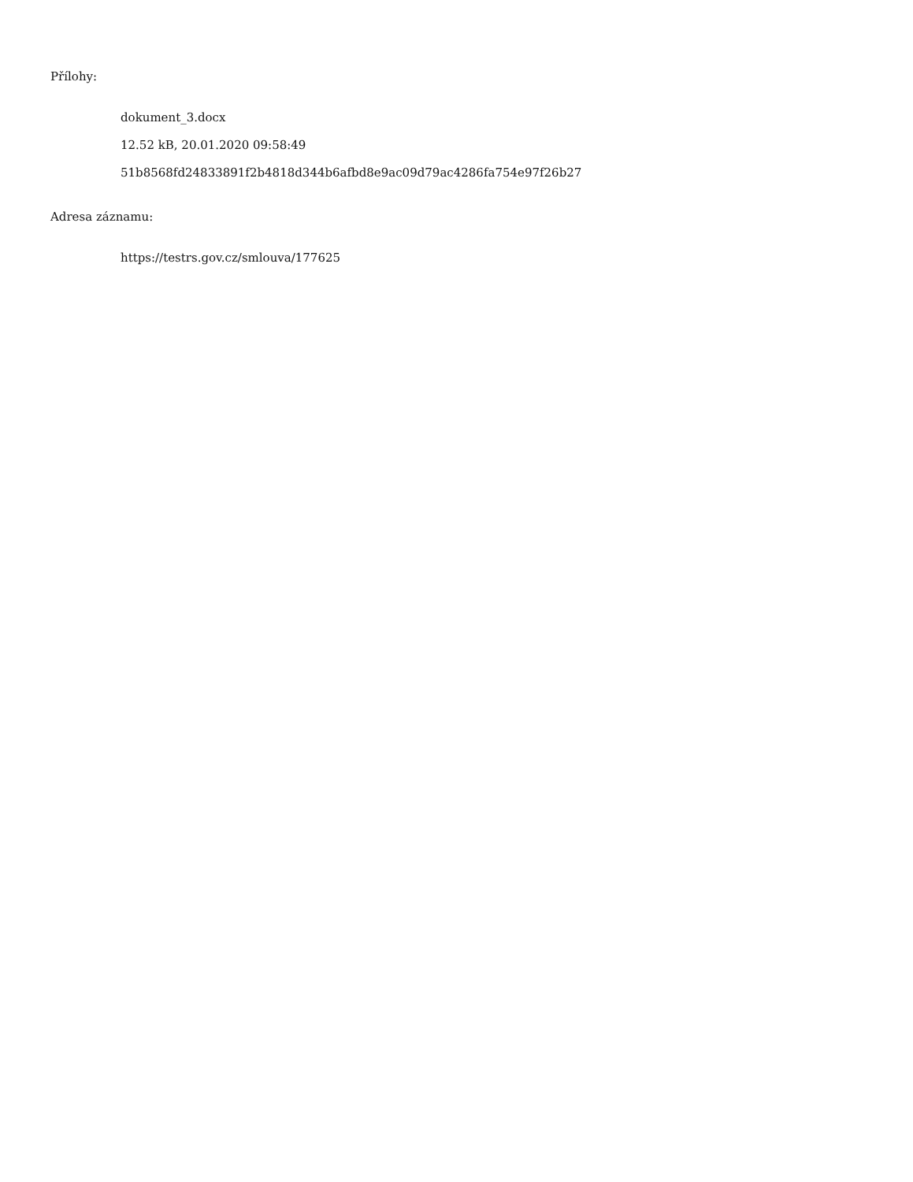Přílohy:
dokument_3.docx
12.52 kB, 20.01.2020 09:58:49
51b8568fd24833891f2b4818d344b6afbd8e9ac09d79ac4286fa754e97f26b27
Adresa záznamu:
https://testrs.gov.cz/smlouva/177625